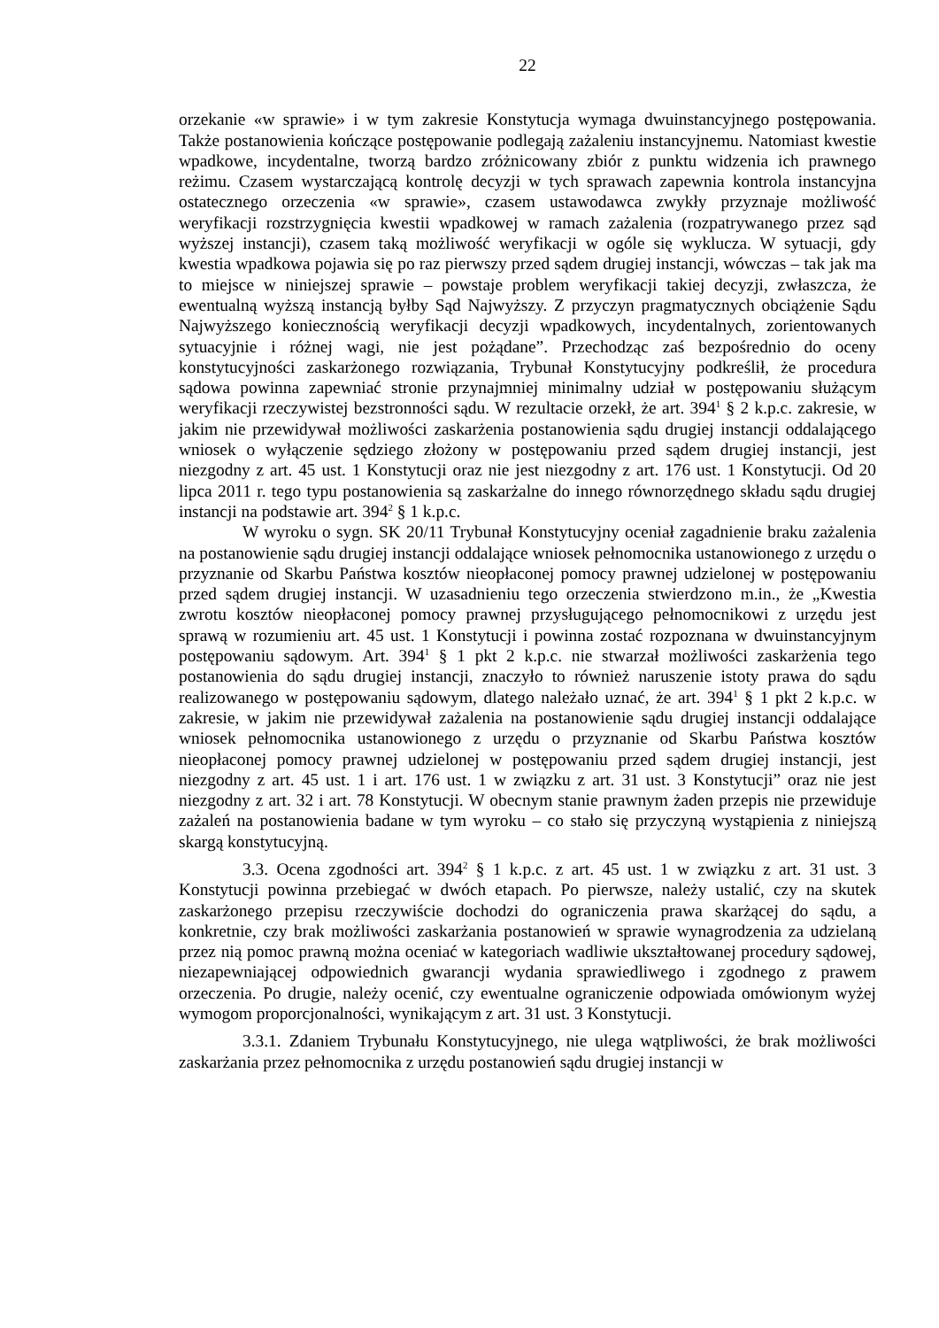22
orzekanie «w sprawie» i w tym zakresie Konstytucja wymaga dwuinstancyjnego postępowania. Także postanowienia kończące postępowanie podlegają zażaleniu instancyjnemu. Natomiast kwestie wpadkowe, incydentalne, tworzą bardzo zróżnicowany zbiór z punktu widzenia ich prawnego reżimu. Czasem wystarczającą kontrolę decyzji w tych sprawach zapewnia kontrola instancyjna ostatecznego orzeczenia «w sprawie», czasem ustawodawca zwykły przyznaje możliwość weryfikacji rozstrzygnięcia kwestii wpadkowej w ramach zażalenia (rozpatrywanego przez sąd wyższej instancji), czasem taką możliwość weryfikacji w ogóle się wyklucza. W sytuacji, gdy kwestia wpadkowa pojawia się po raz pierwszy przed sądem drugiej instancji, wówczas – tak jak ma to miejsce w niniejszej sprawie – powstaje problem weryfikacji takiej decyzji, zwłaszcza, że ewentualną wyższą instancją byłby Sąd Najwyższy. Z przyczyn pragmatycznych obciążenie Sądu Najwyższego koniecznością weryfikacji decyzji wpadkowych, incydentalnych, zorientowanych sytuacyjnie i różnej wagi, nie jest pożądane”. Przechodząc zaś bezpośrednio do oceny konstytucyjności zaskarżonego rozwiązania, Trybunał Konstytucyjny podkreślił, że procedura sądowa powinna zapewniać stronie przynajmniej minimalny udział w postępowaniu służącym weryfikacji rzeczywistej bezstronności sądu. W rezultacie orzekł, że art. 394<sup>1</sup> § 2 k.p.c. zakresie, w jakim nie przewidywał możliwości zaskarżenia postanowienia sądu drugiej instancji oddalającego wniosek o wyłączenie sędziego złożony w postępowaniu przed sądem drugiej instancji, jest niezgodny z art. 45 ust. 1 Konstytucji oraz nie jest niezgodny z art. 176 ust. 1 Konstytucji. Od 20 lipca 2011 r. tego typu postanowienia są zaskarżalne do innego równorzędnego składu sądu drugiej instancji na podstawie art. 394<sup>2</sup> § 1 k.p.c.
W wyroku o sygn. SK 20/11 Trybunał Konstytucyjny oceniał zagadnienie braku zażalenia na postanowienie sądu drugiej instancji oddalające wniosek pełnomocnika ustanowionego z urzędu o przyznanie od Skarbu Państwa kosztów nieopłaconej pomocy prawnej udzielonej w postępowaniu przed sądem drugiej instancji. W uzasadnieniu tego orzeczenia stwierdzono m.in., że „Kwestia zwrotu kosztów nieopłaconej pomocy prawnej przysługującego pełnomocnikowi z urzędu jest sprawą w rozumieniu art. 45 ust. 1 Konstytucji i powinna zostać rozpoznana w dwuinstancyjnym postępowaniu sądowym. Art. 394<sup>1</sup> § 1 pkt 2 k.p.c. nie stwarzał możliwości zaskarżenia tego postanowienia do sądu drugiej instancji, znaczyło to również naruszenie istoty prawa do sądu realizowanego w postępowaniu sądowym, dlatego należało uznać, że art. 394<sup>1</sup> § 1 pkt 2 k.p.c. w zakresie, w jakim nie przewidywał zażalenia na postanowienie sądu drugiej instancji oddalające wniosek pełnomocnika ustanowionego z urzędu o przyznanie od Skarbu Państwa kosztów nieopłaconej pomocy prawnej udzielonej w postępowaniu przed sądem drugiej instancji, jest niezgodny z art. 45 ust. 1 i art. 176 ust. 1 w związku z art. 31 ust. 3 Konstytucji” oraz nie jest niezgodny z art. 32 i art. 78 Konstytucji. W obecnym stanie prawnym żaden przepis nie przewiduje zażaleń na postanowienia badane w tym wyroku – co stało się przyczyną wystąpienia z niniejszą skargą konstytucyjną.
3.3. Ocena zgodności art. 394<sup>2</sup> § 1 k.p.c. z art. 45 ust. 1 w związku z art. 31 ust. 3 Konstytucji powinna przebiegać w dwóch etapach. Po pierwsze, należy ustalić, czy na skutek zaskarżonego przepisu rzeczywiście dochodzi do ograniczenia prawa skarżącej do sądu, a konkretnie, czy brak możliwości zaskarżania postanowień w sprawie wynagrodzenia za udzielaną przez nią pomoc prawną można oceniać w kategoriach wadliwie ukształtowanej procedury sądowej, niezapewniającej odpowiednich gwarancji wydania sprawiedliwego i zgodnego z prawem orzeczenia. Po drugie, należy ocenić, czy ewentualne ograniczenie odpowiada omówionym wyżej wymogom proporcjonalności, wynikającym z art. 31 ust. 3 Konstytucji.
3.3.1. Zdaniem Trybunału Konstytucyjnego, nie ulega wątpliwości, że brak możliwości zaskarżania przez pełnomocnika z urzędu postanowień sądu drugiej instancji w